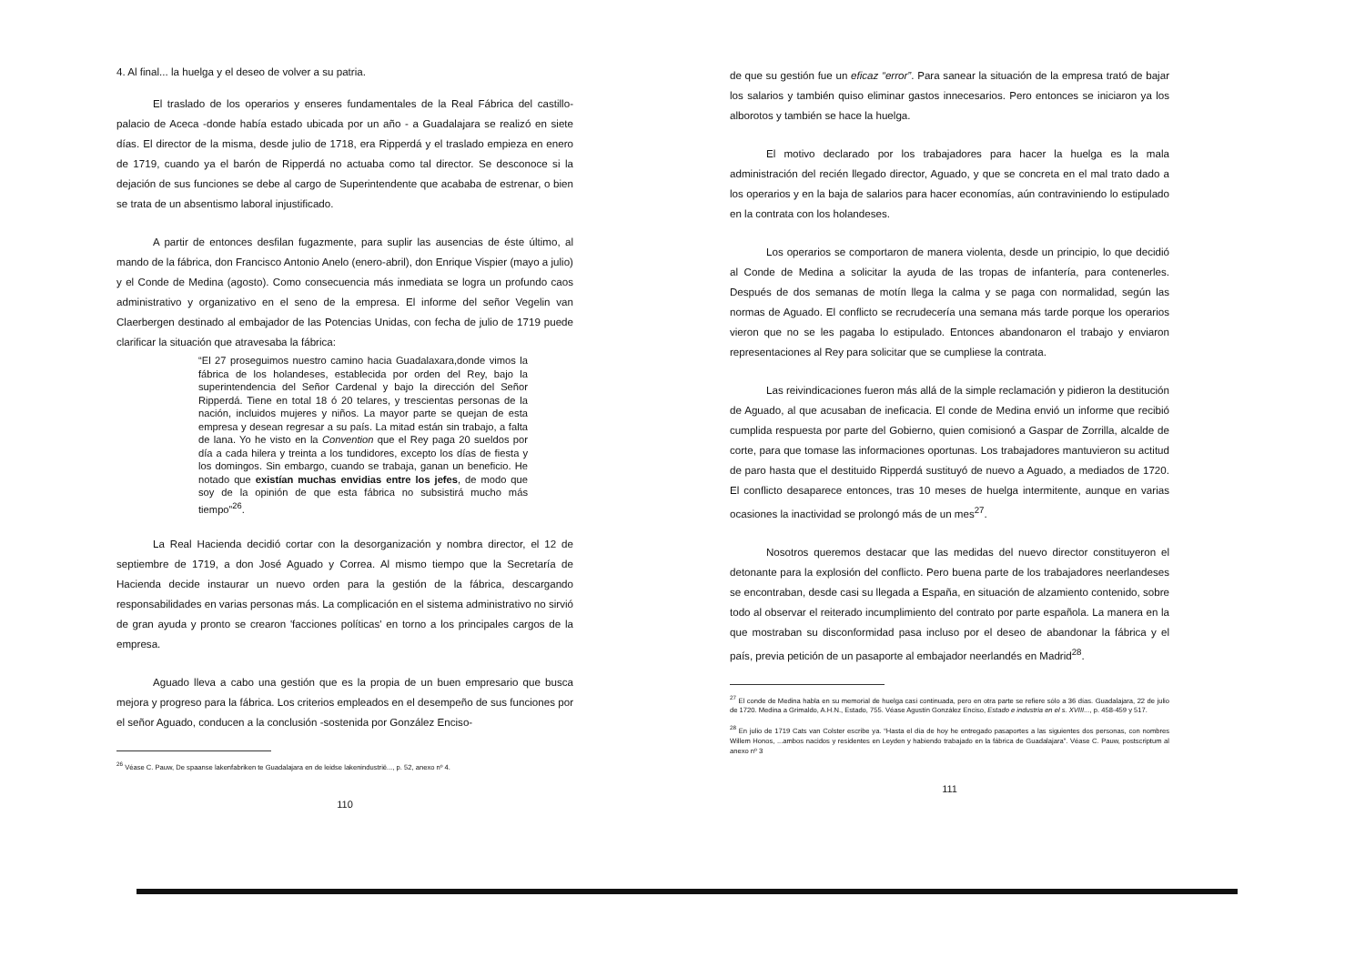4. Al final... la huelga y el deseo de volver a su patria.
El traslado de los operarios y enseres fundamentales de la Real Fábrica del castillo-palacio de Aceca -donde había estado ubicada por un año - a Guadalajara se realizó en siete días. El director de la misma, desde julio de 1718, era Ripperdá y el traslado empieza en enero de 1719, cuando ya el barón de Ripperdá no actuaba como tal director. Se desconoce si la dejación de sus funciones se debe al cargo de Superintendente que acababa de estrenar, o bien se trata de un absentismo laboral injustificado.
A partir de entonces desfilan fugazmente, para suplir las ausencias de éste último, al mando de la fábrica, don Francisco Antonio Anelo (enero-abril), don Enrique Vispier (mayo a julio) y el Conde de Medina (agosto). Como consecuencia más inmediata se logra un profundo caos administrativo y organizativo en el seno de la empresa. El informe del señor Vegelin van Claerbergen destinado al embajador de las Potencias Unidas, con fecha de julio de 1719 puede clarificar la situación que atravesaba la fábrica:
“El 27 proseguimos nuestro camino hacia Guadalaxara,donde vimos la fábrica de los holandeses, establecida por orden del Rey, bajo la superintendencia del Señor Cardenal y bajo la dirección del Señor Ripperdá. Tiene en total 18 ó 20 telares, y trescientas personas de la nación, incluidos mujeres y niños. La mayor parte se quejan de esta empresa y desean regresar a su país. La mitad están sin trabajo, a falta de lana. Yo he visto en la Convention que el Rey paga 20 sueldos por día a cada hilera y treinta a los tundidores, excepto los días de fiesta y los domingos. Sin embargo, cuando se trabaja, ganan un beneficio. He notado que existían muchas envidias entre los jefes, de modo que soy de la opinión de que esta fábrica no subsistirá mucho más tiempo”<sup>26</sup>.
La Real Hacienda decidió cortar con la desorganización y nombra director, el 12 de septiembre de 1719, a don José Aguado y Correa. Al mismo tiempo que la Secretaría de Hacienda decide instaurar un nuevo orden para la gestión de la fábrica, descargando responsabilidades en varias personas más. La complicación en el sistema administrativo no sirvió de gran ayuda y pronto se crearon 'facciones políticas' en torno a los principales cargos de la empresa.
Aguado lleva a cabo una gestión que es la propia de un buen empresario que busca mejora y progreso para la fábrica. Los criterios empleados en el desempeño de sus funciones por el señor Aguado, conducen a la conclusión -sostenida por González Enciso-
<sup>26</sup> Véase C. Pauw, De spaanse lakenfabriken te Guadalajara en de leidse lakenindustrië..., p. 52, anexo nº 4.
110
de que su gestión fue un eficaz “error”. Para sanear la situación de la empresa trató de bajar los salarios y también quiso eliminar gastos innecesarios. Pero entonces se iniciaron ya los alborotos y también se hace la huelga.
El motivo declarado por los trabajadores para hacer la huelga es la mala administración del recién llegado director, Aguado, y que se concreta en el mal trato dado a los operarios y en la baja de salarios para hacer economías, aún contraviniendo lo estipulado en la contrata con los holandeses.
Los operarios se comportaron de manera violenta, desde un principio, lo que decidió al Conde de Medina a solicitar la ayuda de las tropas de infantería, para contenerles. Después de dos semanas de motín llega la calma y se paga con normalidad, según las normas de Aguado. El conflicto se recrudecería una semana más tarde porque los operarios vieron que no se les pagaba lo estipulado. Entonces abandonaron el trabajo y enviaron representaciones al Rey para solicitar que se cumpliese la contrata.
Las reivindicaciones fueron más allá de la simple reclamación y pidieron la destitución de Aguado, al que acusaban de ineficacia. El conde de Medina envió un informe que recibió cumplida respuesta por parte del Gobierno, quien comisionó a Gaspar de Zorrilla, alcalde de corte, para que tomase las informaciones oportunas. Los trabajadores mantuvieron su actitud de paro hasta que el destituido Ripperdá sustituyó de nuevo a Aguado, a mediados de 1720. El conflicto desaparece entonces, tras 10 meses de huelga intermitente, aunque en varias ocasiones la inactividad se prolongó más de un mes<sup>27</sup>.
Nosotros queremos destacar que las medidas del nuevo director constituyeron el detonante para la explosión del conflicto. Pero buena parte de los trabajadores neerlandeses se encontraban, desde casi su llegada a España, en situación de alzamiento contenido, sobre todo al observar el reiterado incumplimiento del contrato por parte española. La manera en la que mostraban su disconformidad pasa incluso por el deseo de abandonar la fábrica y el país, previa petición de un pasaporte al embajador neerlandés en Madrid<sup>28</sup>.
<sup>27</sup> El conde de Medina habla en su memorial de huelga casi continuada, pero en otra parte se refiere sólo a 36 días. Guadalajara, 22 de julio de 1720. Medina a Grimaldo, A.H.N., Estado, 755. Véase Agustín González Enciso, Estado e industria en el s. XVIII..., p. 458-459 y 517.
<sup>28</sup> En julio de 1719 Cats van Colster escribe ya. “Hasta el día de hoy he entregado pasaportes a las siguientes dos personas, con nombres Willem Honos, ...ambos nacidos y residentes en Leyden y habiendo trabajado en la fábrica de Guadalajara”. Véase C. Pauw, postscriptum al anexo nº 3
111